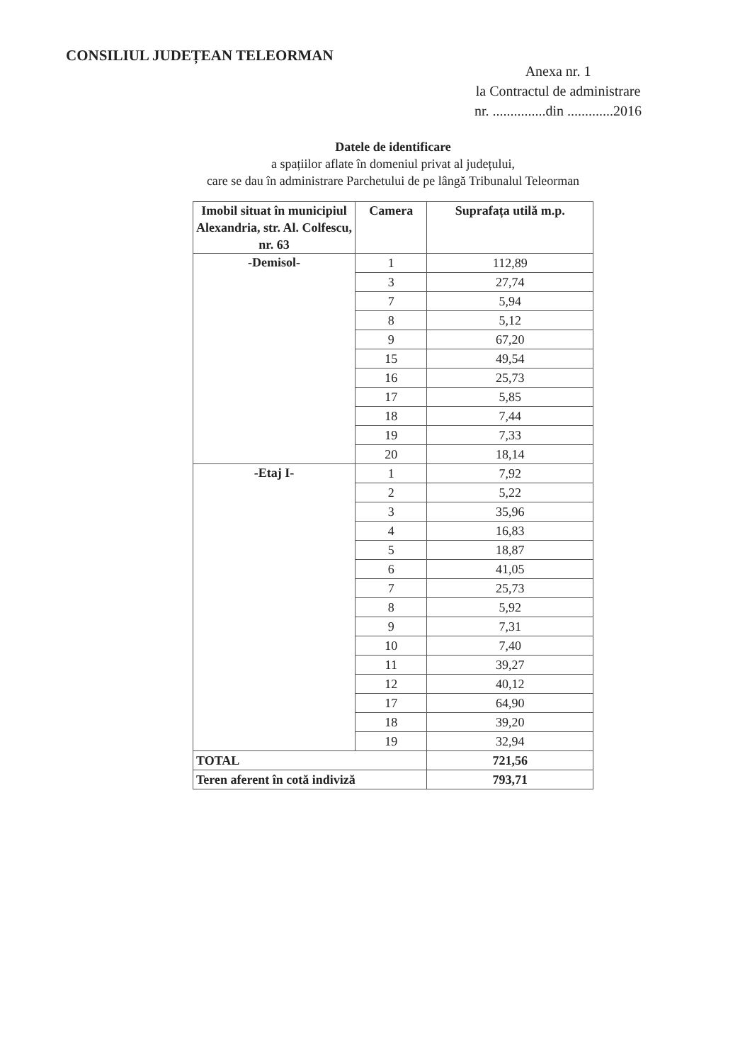CONSILIUL JUDEȚEAN TELEORMAN
Anexa nr. 1
la Contractul de administrare
nr. ...............din .............2016
Datele de identificare
a spațiilor aflate în domeniul privat al județului,
care se dau în administrare Parchetului de pe lângă Tribunalul Teleorman
| Imobil situat în municipiul Alexandria, str. Al. Colfescu, nr. 63 | Camera | Suprafața utilă m.p. |
| --- | --- | --- |
| -Demisol- | 1 | 112,89 |
| | 3 | 27,74 |
| | 7 | 5,94 |
| | 8 | 5,12 |
| | 9 | 67,20 |
| | 15 | 49,54 |
| | 16 | 25,73 |
| | 17 | 5,85 |
| | 18 | 7,44 |
| | 19 | 7,33 |
| | 20 | 18,14 |
| -Etaj I- | 1 | 7,92 |
| | 2 | 5,22 |
| | 3 | 35,96 |
| | 4 | 16,83 |
| | 5 | 18,87 |
| | 6 | 41,05 |
| | 7 | 25,73 |
| | 8 | 5,92 |
| | 9 | 7,31 |
| | 10 | 7,40 |
| | 11 | 39,27 |
| | 12 | 40,12 |
| | 17 | 64,90 |
| | 18 | 39,20 |
| | 19 | 32,94 |
| TOTAL | | 721,56 |
| Teren aferent în cotă indiviză | | 793,71 |